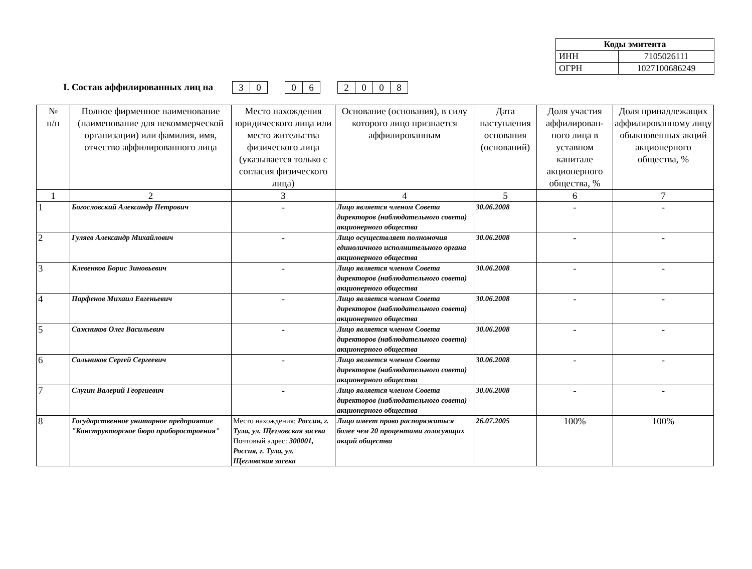| Коды эмитента | |
| --- | --- |
| ИНН | 7105026111 |
| ОГРН | 1027100686249 |
I. Состав аффилированных лиц на
30 06 2008
| № п/п | Полное фирменное наименование (наименование для некоммерческой организации) или фамилия, имя, отчество аффилированного лица | Место нахождения юридического лица или место жительства физического лица (указывается только с согласия физического лица) | Основание (основания), в силу которого лицо признается аффилированным | Дата наступления основания (оснований) | Доля участия аффилирован-ного лица в уставном капитале акционерного общества, % | Доля принадлежащих аффилированному лицу обыкновенных акций акционерного общества, % |
| --- | --- | --- | --- | --- | --- | --- |
| 1 | 2 | 3 | 4 | 5 | 6 | 7 |
| 1 | Богословский Александр Петрович | - | Лицо является членом Совета директоров (наблюдательного совета) акционерного общества | 30.06.2008 | - | - |
| 2 | Гуляев Александр Михайлович | - | Лицо осуществляет полномочия единоличного исполнительного органа акционерного общества | 30.06.2008 | - | - |
| 3 | Клевенков Борис Зиновьевич | - | Лицо является членом Совета директоров (наблюдательного совета) акционерного общества | 30.06.2008 | - | - |
| 4 | Парфенов Михаил Евгеньевич | - | Лицо является членом Совета директоров (наблюдательного совета) акционерного общества | 30.06.2008 | - | - |
| 5 | Сажников Олег Васильевич | - | Лицо является членом Совета директоров (наблюдательного совета) акционерного общества | 30.06.2008 | - | - |
| 6 | Сальников Сергей Сергеевич | - | Лицо является членом Совета директоров (наблюдательного совета) акционерного общества | 30.06.2008 | - | - |
| 7 | Слугин Валерий Георгиевич | - | Лицо является членом Совета директоров (наблюдательного совета) акционерного общества | 30.06.2008 | - | - |
| 8 | Государственное унитарное предприятие "Конструкторское бюро приборостроения" | Место нахождения: Россия, г. Тула, ул. Щегловская засека Почтовый адрес: 300001, Россия, г. Тула, ул. Щегловская засека | Лицо имеет право распоряжаться более чем 20 процентами голосующих акций общества | 26.07.2005 | 100% | 100% |